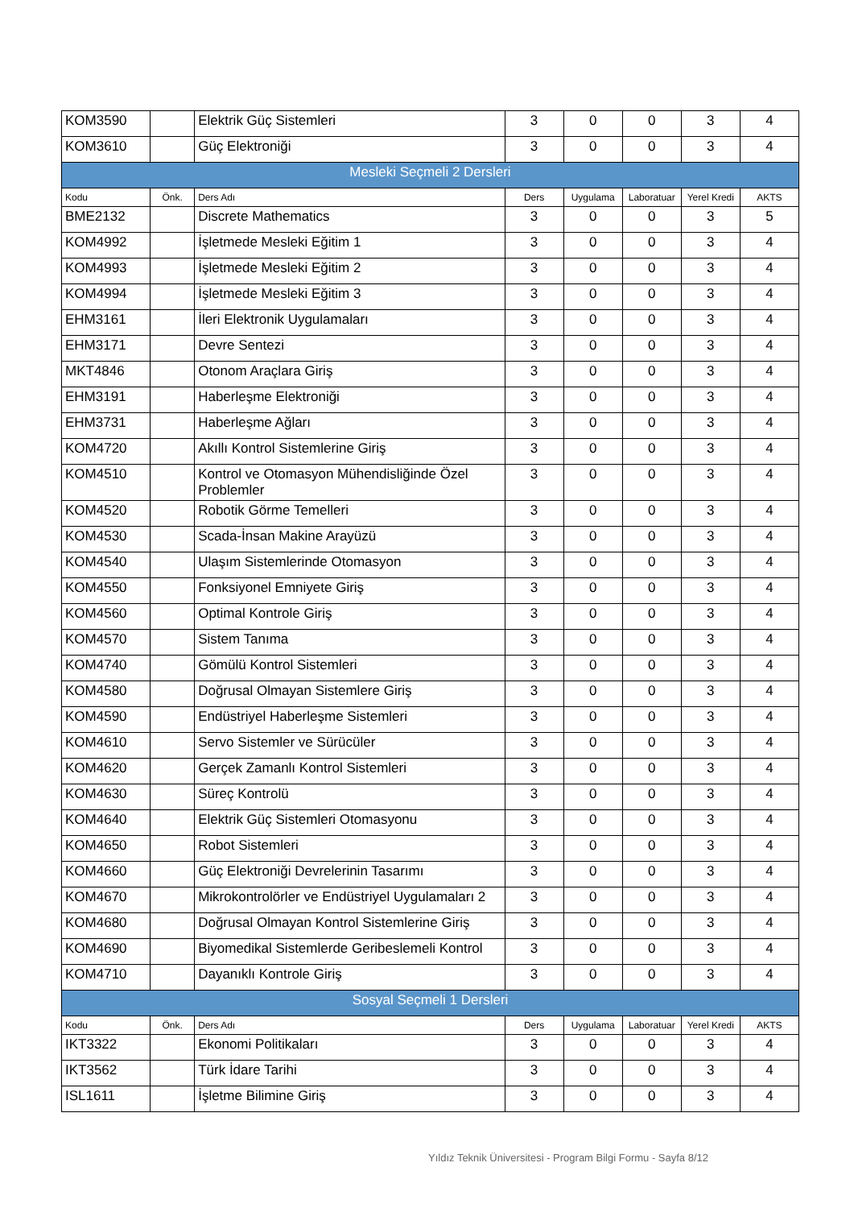| KOM3590 | | Elektrik Güç Sistemleri | 3 | 0 | 0 | 3 | 4 |
| KOM3610 | | Güç Elektroniği | 3 | 0 | 0 | 3 | 4 |
| Mesleki Seçmeli 2 Dersleri | | | | | | | |
| Kodu | Önk. | Ders Adı | Ders | Uygulama | Laboratuar | Yerel Kredi | AKTS |
| BME2132 | | Discrete Mathematics | 3 | 0 | 0 | 3 | 5 |
| KOM4992 | | İşletmede Mesleki Eğitim 1 | 3 | 0 | 0 | 3 | 4 |
| KOM4993 | | İşletmede Mesleki Eğitim 2 | 3 | 0 | 0 | 3 | 4 |
| KOM4994 | | İşletmede Mesleki Eğitim 3 | 3 | 0 | 0 | 3 | 4 |
| EHM3161 | | İleri Elektronik Uygulamaları | 3 | 0 | 0 | 3 | 4 |
| EHM3171 | | Devre Sentezi | 3 | 0 | 0 | 3 | 4 |
| MKT4846 | | Otonom Araçlara Giriş | 3 | 0 | 0 | 3 | 4 |
| EHM3191 | | Haberleşme Elektroniği | 3 | 0 | 0 | 3 | 4 |
| EHM3731 | | Haberleşme Ağları | 3 | 0 | 0 | 3 | 4 |
| KOM4720 | | Akıllı Kontrol Sistemlerine Giriş | 3 | 0 | 0 | 3 | 4 |
| KOM4510 | | Kontrol ve Otomasyon Mühendisliğinde Özel Problemler | 3 | 0 | 0 | 3 | 4 |
| KOM4520 | | Robotik Görme Temelleri | 3 | 0 | 0 | 3 | 4 |
| KOM4530 | | Scada-İnsan Makine Arayüzü | 3 | 0 | 0 | 3 | 4 |
| KOM4540 | | Ulaşım Sistemlerinde Otomasyon | 3 | 0 | 0 | 3 | 4 |
| KOM4550 | | Fonksiyonel Emniyete Giriş | 3 | 0 | 0 | 3 | 4 |
| KOM4560 | | Optimal Kontrole Giriş | 3 | 0 | 0 | 3 | 4 |
| KOM4570 | | Sistem Tanıma | 3 | 0 | 0 | 3 | 4 |
| KOM4740 | | Gömülü Kontrol Sistemleri | 3 | 0 | 0 | 3 | 4 |
| KOM4580 | | Doğrusal Olmayan Sistemlere Giriş | 3 | 0 | 0 | 3 | 4 |
| KOM4590 | | Endüstriyel Haberleşme Sistemleri | 3 | 0 | 0 | 3 | 4 |
| KOM4610 | | Servo Sistemler ve Sürücüler | 3 | 0 | 0 | 3 | 4 |
| KOM4620 | | Gerçek Zamanlı Kontrol Sistemleri | 3 | 0 | 0 | 3 | 4 |
| KOM4630 | | Süreç Kontrolü | 3 | 0 | 0 | 3 | 4 |
| KOM4640 | | Elektrik Güç Sistemleri Otomasyonu | 3 | 0 | 0 | 3 | 4 |
| KOM4650 | | Robot Sistemleri | 3 | 0 | 0 | 3 | 4 |
| KOM4660 | | Güç Elektroniği Devrelerinin Tasarımı | 3 | 0 | 0 | 3 | 4 |
| KOM4670 | | Mikrokontrolörler ve Endüstriyel Uygulamaları 2 | 3 | 0 | 0 | 3 | 4 |
| KOM4680 | | Doğrusal Olmayan Kontrol Sistemlerine Giriş | 3 | 0 | 0 | 3 | 4 |
| KOM4690 | | Biyomedikal Sistemlerde Geribeslemeli Kontrol | 3 | 0 | 0 | 3 | 4 |
| KOM4710 | | Dayanıklı Kontrole Giriş | 3 | 0 | 0 | 3 | 4 |
| Sosyal Seçmeli 1 Dersleri | | | | | | | |
| Kodu | Önk. | Ders Adı | Ders | Uygulama | Laboratuar | Yerel Kredi | AKTS |
| IKT3322 | | Ekonomi Politikaları | 3 | 0 | 0 | 3 | 4 |
| IKT3562 | | Türk İdare Tarihi | 3 | 0 | 0 | 3 | 4 |
| ISL1611 | | İşletme Bilimine Giriş | 3 | 0 | 0 | 3 | 4 |
Yıldız Teknik Üniversitesi - Program Bilgi Formu - Sayfa 8/12